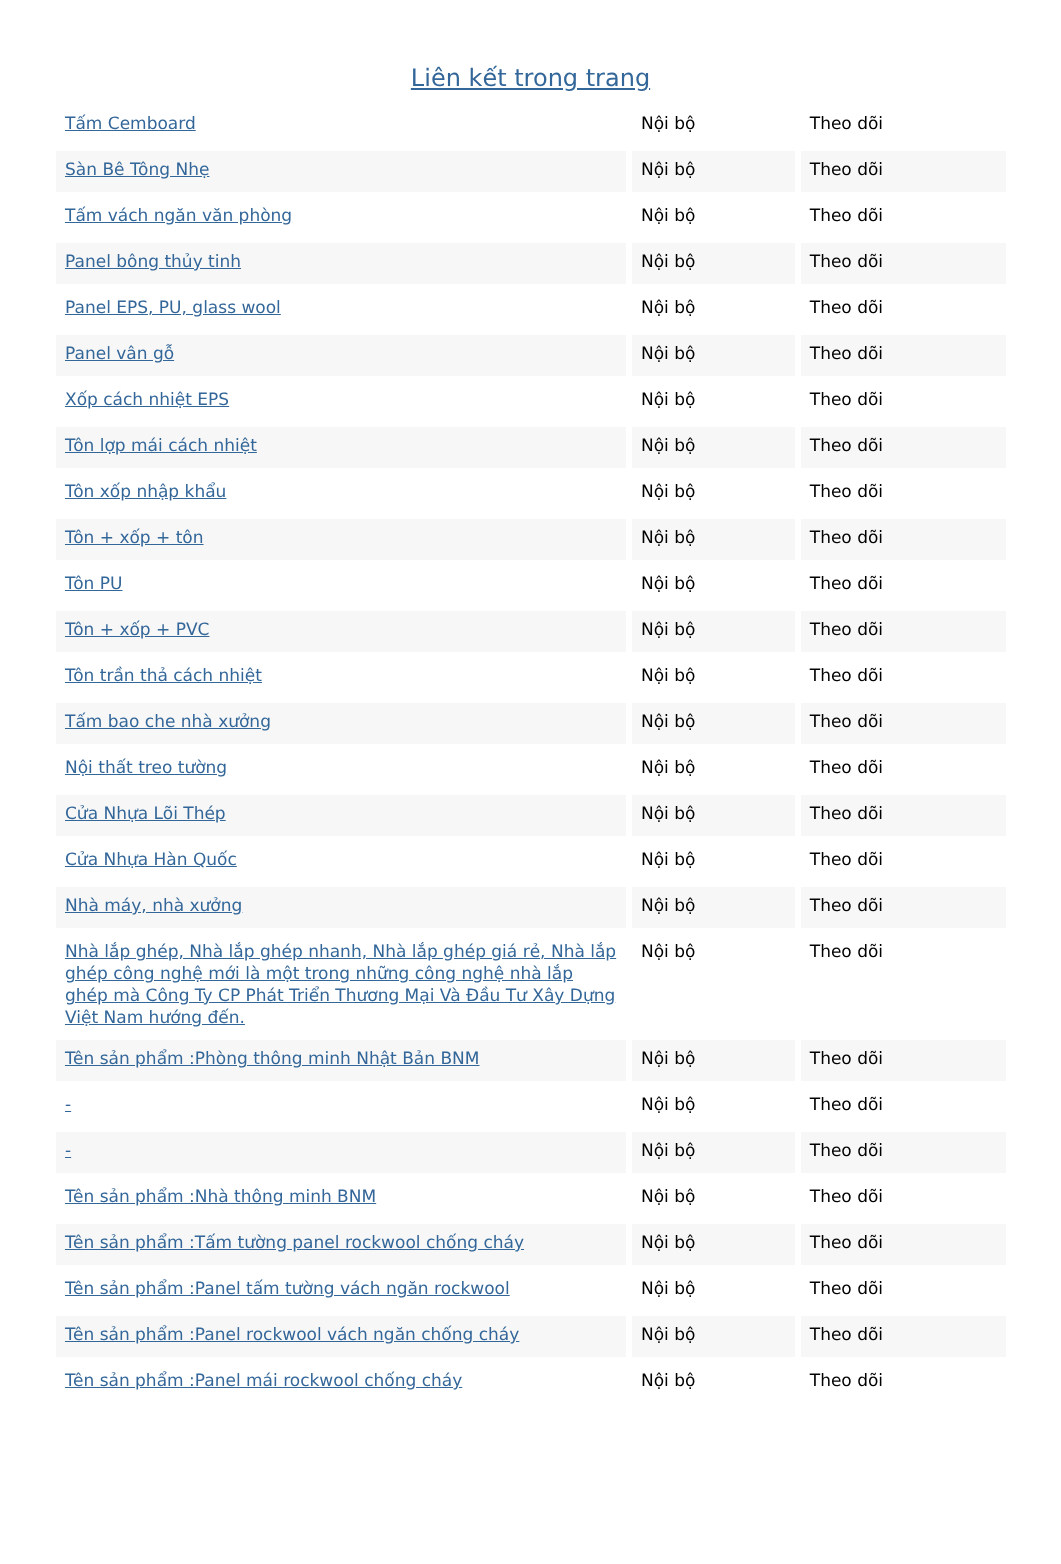Liên kết trong trang
| Tấm Cemboard | Nội bộ | Theo dõi |
| Sàn Bê Tông Nhẹ | Nội bộ | Theo dõi |
| Tấm vách ngăn văn phòng | Nội bộ | Theo dõi |
| Panel bông thủy tinh | Nội bộ | Theo dõi |
| Panel EPS, PU, glass wool | Nội bộ | Theo dõi |
| Panel vân gỗ | Nội bộ | Theo dõi |
| Xốp cách nhiệt EPS | Nội bộ | Theo dõi |
| Tôn lợp mái cách nhiệt | Nội bộ | Theo dõi |
| Tôn xốp nhập khẩu | Nội bộ | Theo dõi |
| Tôn + xốp + tôn | Nội bộ | Theo dõi |
| Tôn PU | Nội bộ | Theo dõi |
| Tôn + xốp + PVC | Nội bộ | Theo dõi |
| Tôn trần thả cách nhiệt | Nội bộ | Theo dõi |
| Tấm bao che nhà xưởng | Nội bộ | Theo dõi |
| Nội thất treo tường | Nội bộ | Theo dõi |
| Cửa Nhựa Lõi Thép | Nội bộ | Theo dõi |
| Cửa Nhựa Hàn Quốc | Nội bộ | Theo dõi |
| Nhà máy, nhà xưởng | Nội bộ | Theo dõi |
| Nhà lắp ghép, Nhà lắp ghép nhanh, Nhà lắp ghép giá rẻ, Nhà lắp ghép công nghệ mới là một trong những công nghệ nhà lắp ghép mà Công Ty CP Phát Triển Thương Mại Và Đầu Tư Xây Dựng Việt Nam hướng đến. | Nội bộ | Theo dõi |
| Tên sản phẩm :Phòng thông minh Nhật Bản BNM | Nội bộ | Theo dõi |
| - | Nội bộ | Theo dõi |
| - | Nội bộ | Theo dõi |
| Tên sản phẩm :Nhà thông minh BNM | Nội bộ | Theo dõi |
| Tên sản phẩm :Tấm tường panel rockwool chống cháy | Nội bộ | Theo dõi |
| Tên sản phẩm :Panel tấm tường vách ngăn rockwool | Nội bộ | Theo dõi |
| Tên sản phẩm :Panel rockwool vách ngăn chống cháy | Nội bộ | Theo dõi |
| Tên sản phẩm :Panel mái rockwool chống cháy | Nội bộ | Theo dõi |